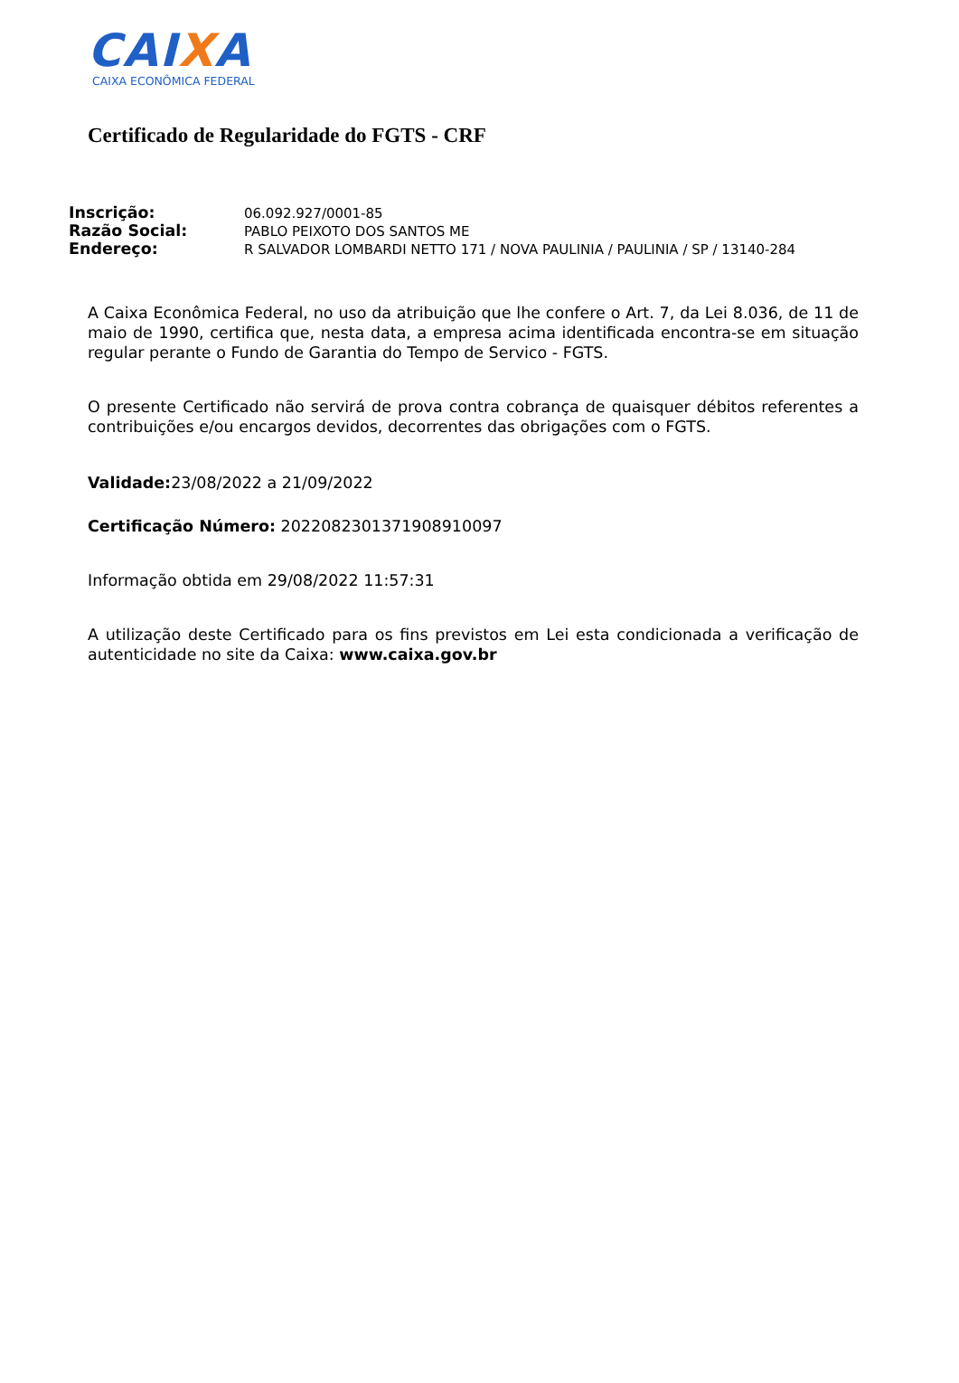CAIXA
CAIXA ECONÔMICA FEDERAL
Certificado de Regularidade do FGTS - CRF
| Inscrição: | 06.092.927/0001-85 |
| Razão Social: | PABLO PEIXOTO DOS SANTOS ME |
| Endereço: | R SALVADOR LOMBARDI NETTO 171 / NOVA PAULINIA / PAULINIA / SP / 13140-284 |
A Caixa Econômica Federal, no uso da atribuição que lhe confere o Art. 7, da Lei 8.036, de 11 de maio de 1990, certifica que, nesta data, a empresa acima identificada encontra-se em situação regular perante o Fundo de Garantia do Tempo de Servico - FGTS.
O presente Certificado não servirá de prova contra cobrança de quaisquer débitos referentes a contribuições e/ou encargos devidos, decorrentes das obrigações com o FGTS.
Validade: 23/08/2022 a 21/09/2022
Certificação Número: 2022082301371908910097
Informação obtida em 29/08/2022 11:57:31
A utilização deste Certificado para os fins previstos em Lei esta condicionada a verificação de autenticidade no site da Caixa: www.caixa.gov.br